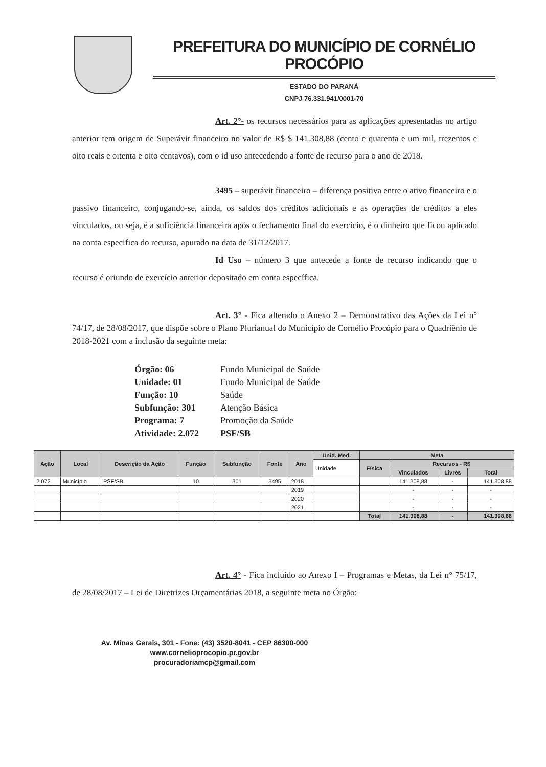PREFEITURA DO MUNICÍPIO DE CORNÉLIO PROCÓPIO
ESTADO DO PARANÁ
CNPJ 76.331.941/0001-70
Art. 2°- os recursos necessários para as aplicações apresentadas no artigo anterior tem origem de Superávit financeiro no valor de R$ $ 141.308,88 (cento e quarenta e um mil, trezentos e oito reais e oitenta e oito centavos), com o id uso antecedendo a fonte de recurso para o ano de 2018.
3495 – superávit financeiro – diferença positiva entre o ativo financeiro e o passivo financeiro, conjugando-se, ainda, os saldos dos créditos adicionais e as operações de créditos a eles vinculados, ou seja, é a suficiência financeira após o fechamento final do exercício, é o dinheiro que ficou aplicado na conta especifica do recurso, apurado na data de 31/12/2017.
Id Uso – número 3 que antecede a fonte de recurso indicando que o recurso é oriundo de exercício anterior depositado em conta específica.
Art. 3° - Fica alterado o Anexo 2 – Demonstrativo das Ações da Lei n° 74/17, de 28/08/2017, que dispõe sobre o Plano Plurianual do Município de Cornélio Procópio para o Quadriênio de 2018-2021 com a inclusão da seguinte meta:
| Órgão: 06 | Fundo Municipal de Saúde |
| Unidade: 01 | Fundo Municipal de Saúde |
| Função: 10 | Saúde |
| Subfunção: 301 | Atenção Básica |
| Programa: 7 | Promoção da Saúde |
| Atividade: 2.072 | PSF/SB |
| Ação | Local | Descrição da Ação | Função | Subfunção | Fonte | Ano | Unid. Med. | Meta | | | |
| --- | --- | --- | --- | --- | --- | --- | --- | --- | --- | --- | --- |
| | | | | | | | Unidade | Física | Recursos - R$ | | |
| | | | | | | | | | Vinculados | Livres | Total |
| 2.072 | Município | PSF/SB | 10 | 301 | 3495 | 2018 | | | 141.308,88 | - | 141.308,88 |
| | | | | | | 2019 | | | - | - | - |
| | | | | | | 2020 | | | - | - | - |
| | | | | | | 2021 | | | - | - | - |
| | | | | | | | | Total | 141.308,88 | - | 141.308,88 |
Art. 4° - Fica incluído ao Anexo I – Programas e Metas, da Lei n° 75/17, de 28/08/2017 – Lei de Diretrizes Orçamentárias 2018, a seguinte meta no Órgão:
Av. Minas Gerais, 301 - Fone: (43) 3520-8041 - CEP 86300-000
www.cornelioprocopio.pr.gov.br
procuradoriamcp@gmail.com